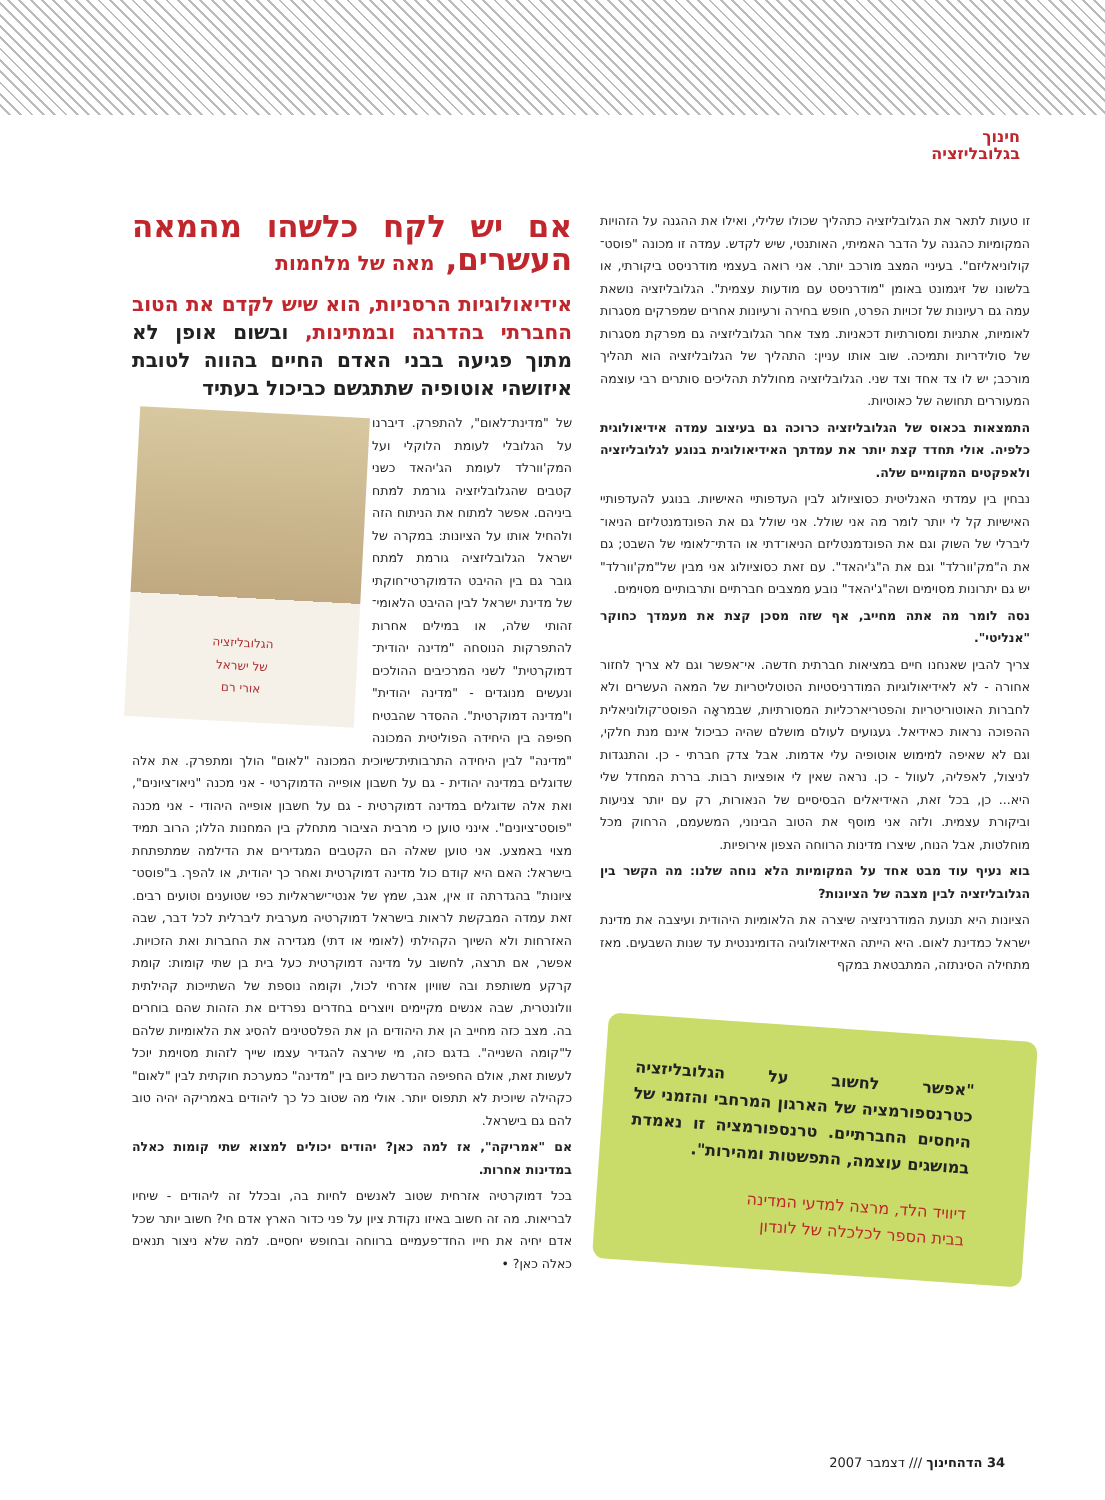חינוך
בגלובליזציה
זו טעות לתאר את הגלובליזציה כתהליך שכולו שלילי, ואילו את ההגנה על הזהויות המקומיות כהגנה על הדבר האמיתי, האותנטי, שיש לקדש. עמדה זו מכונה "פוסט־קולוניאליזם". בעיניי המצב מורכב יותר. אני רואה בעצמי מודרניסט ביקורתי, או בלשונו של זיגמונט באומן "מודרניסט עם מודעות עצמית". הגלובליזציה נושאת עמה גם רעיונות של זכויות הפרט, חופש בחירה ורעיונות אחרים שמפרקים מסגרות לאומיות, אתניות ומסורתיות דכאניות. מצד אחר הגלובליזציה גם מפרקת מסגרות של סולידריות ותמיכה. שוב אותו עניין: התהליך של הגלובליזציה הוא תהליך מורכב; יש לו צד אחד וצד שני. הגלובליזציה מחוללת תהליכים סותרים רבי עוצמה המעוררים תחושה של כאוטיות.
התמצאות בכאוס של הגלובליזציה כרוכה גם בעיצוב עמדה אידיאולוגית כלפיה. אולי תחדד קצת יותר את עמדתך האידיאולוגית בנוגע לגלובליזציה ולאפקטים המקומיים שלה.
נבחין בין עמדתי האנליטית כסוציולוג לבין העדפותיי האישיות. בנוגע להעדפותיי האישיות קל לי יותר לומר מה אני שולל. אני שולל גם את הפונדמנטליזם הניאו־ליברלי של השוק וגם את הפונדמנטליזם הניאו־דתי או הדתי־לאומי של השבט; גם את ה"מק'וורלד" וגם את ה"ג'יהאד". עם זאת כסוציולוג אני מבין של"מק'וורלד" יש גם יתרונות מסוימים ושה"ג'יהאד" נובע ממצבים חברתיים ותרבותיים מסוימים.
נסה לומר מה אתה מחייב, אף שזה מסכן קצת את מעמדך כחוקר "אנליטי".
צריך להבין שאנחנו חיים במציאות חברתית חדשה. אי־אפשר וגם לא צריך לחזור אחורה - לא לאידיאולוגיות המודרניסטיות הטוטליטריות של המאה העשרים ולא לחברות האוטוריטריות והפטריארכליות המסורתיות, שבמראָה הפוסט־קולוניאלית ההפוכה נראות כאידיאל. געגועים לעולם מושלם שהיה כביכול אינם מנת חלקי, וגם לא שאיפה למימוש אוטופיה עלי אדמות. אבל צדק חברתי - כן. והתנגדות לניצול, לאפליה, לעוול - כן. נראה שאין לי אופציות רבות. בררת המחדל שלי היא... כן, בכל זאת, האידיאלים הבסיסיים של הנאורות, רק עם יותר צניעות וביקורת עצמית. ולזה אני מוסף את הטוב הבינוני, המשעמם, הרחוק מכל מוחלטות, אבל הנוח, שיצרו מדינות הרווחה הצפון אירופיות.
בוא נעיף עוד מבט אחד על המקומיות הלא נוחה שלנו: מה הקשר בין הגלובליזציה לבין מצבה של הציונות?
הציונות היא תנועת המודרניזציה שיצרה את הלאומיות היהודית ועיצבה את מדינת ישראל כמדינת לאום. היא הייתה האידיאולוגיה הדומיננטית עד שנות השבעים. מאז מתחילה הסינתזה, המתבטאת במקף
"אפשר לחשוב על הגלובליזציה כטרנספורמציה של הארגון המרחבי והזמני של היחסים החברתיים. טרנספורמציה זו נאמדת במושגים עוצמה, התפשטות ומהירות".
דיוויד הלד, מרצה למדעי המדינה
בבית הספר לכלכלה של לונדון
אם יש לקח כלשהו מהמאה העשרים, מאה של מלחמות
אידיאולוגיות הרסניות, הוא שיש לקדם את הטוב החברתי בהדרגה ובמתינות, ובשום אופן לא מתוך פגיעה בבני האדם החיים בהווה לטובת איזושהי אוטופיה שתתגשם כביכול בעתיד
הגלובליזציה
של ישראל
אורי רם
של "מדינת־לאום", להתפרק. דיברנו על הגלובלי לעומת הלוקלי ועל המק'וורלד לעומת הג'יהאד כשני קטבים שהגלובליזציה גורמת למתח ביניהם. אפשר למתוח את הניתוח הזה ולהחיל אותו על הציונות: במקרה של ישראל הגלובליזציה גורמת למתח גובר גם בין ההיבט הדמוקרטי־חוקתי של מדינת ישראל לבין ההיבט הלאומי־זהותי שלה, או במילים אחרות להתפרקות הנוסחה "מדינה יהודית־דמוקרטית" לשני המרכיבים ההולכים ונעשים מנוגדים - "מדינה יהודית" ו"מדינה דמוקרטית". ההסדר שהבטיח חפיפה בין היחידה הפוליטית המכונה "מדינה" לבין היחידה התרבותית־שיוכית המכונה "לאום" הולך ומתפרק. את אלה שדוגלים במדינה יהודית - גם על חשבון אופייה הדמוקרטי - אני מכנה "ניאו־ציונים", ואת אלה שדוגלים במדינה דמוקרטית - גם על חשבון אופייה היהודי - אני מכנה "פוסט־ציונים". אינני טוען כי מרבית הציבור מתחלק בין המחנות הללו; הרוב תמיד מצוי באמצע. אני טוען שאלה הם הקטבים המגדירים את הדילמה שמתפתחת בישראל: האם היא קודם כול מדינה דמוקרטית ואחר כך יהודית, או להפך. ב"פוסט־ציונות" בהגדרתה זו אין, אגב, שמץ של אנטי־ישראליות כפי שטוענים וטועים רבים. זאת עמדה המבקשת לראות בישראל דמוקרטיה מערבית ליברלית לכל דבר, שבה האזרחות ולא השיוך הקהילתי (לאומי או דתי) מגדירה את החברות ואת הזכויות. אפשר, אם תרצה, לחשוב על מדינה דמוקרטית כעל בית בן שתי קומות: קומת קרקע משותפת ובה שוויון אזרחי לכול, וקומה נוספת של השתייכות קהילתית וולונטרית, שבה אנשים מקיימים ויוצרים בחדרים נפרדים את הזהות שהם בוחרים בה. מצב כזה מחייב הן את היהודים הן את הפלסטינים להסיג את הלאומיות שלהם ל"קומה השנייה". בדגם כזה, מי שירצה להגדיר עצמו שייך לזהות מסוימת יוכל לעשות זאת, אולם החפיפה הנדרשת כיום בין "מדינה" כמערכת חוקתית לבין "לאום" כקהילה שיוכית לא תתפוס יותר. אולי מה שטוב כל כך ליהודים באמריקה יהיה טוב להם גם בישראל.
אם "אמריקה", אז למה כאן? יהודים יכולים למצוא שתי קומות כאלה במדינות אחרות.
בכל דמוקרטיה אזרחית שטוב לאנשים לחיות בה, ובכלל זה ליהודים - שיחיו לבריאות. מה זה חשוב באיזו נקודת ציון על פני כדור הארץ אדם חי? חשוב יותר שכל אדם יחיה את חייו החד־פעמיים ברווחה ובחופש יחסיים. למה שלא ניצור תנאים כאלה כאן? •
34 הדהחינוך /// דצמבר 2007